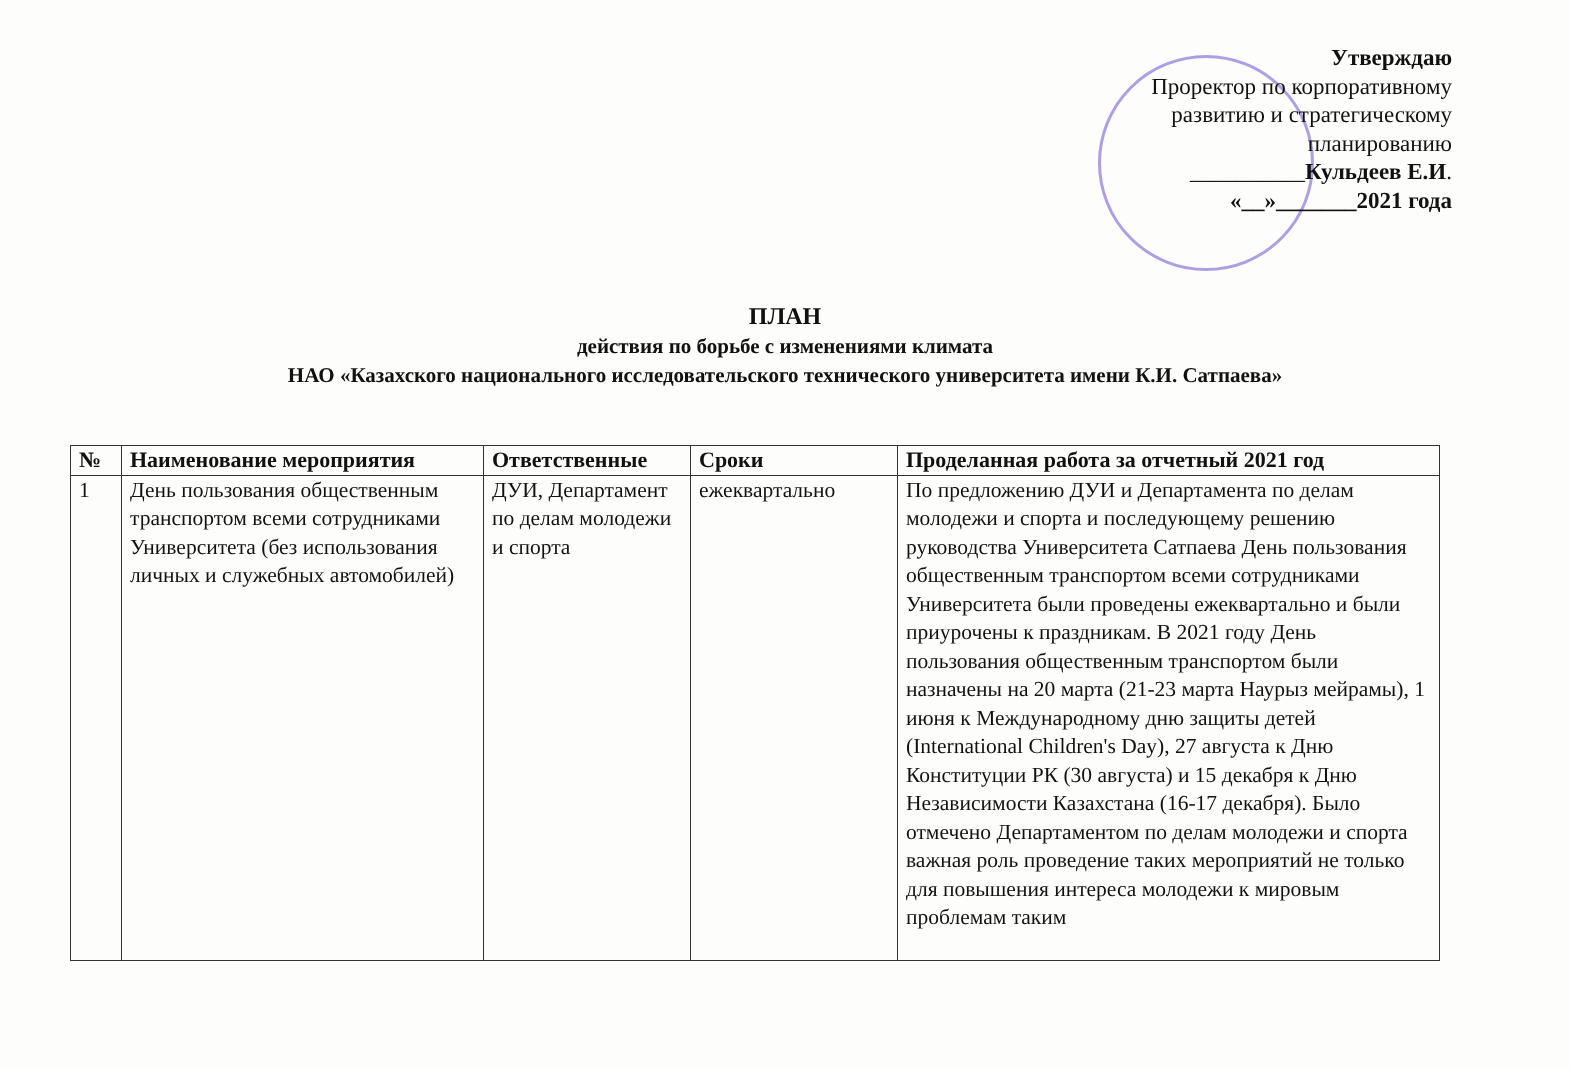Утверждаю
Проректор по корпоративному
развитию и стратегическому
планированию
__________Кульдеев Е.И.
«__»_______2021 года
ПЛАН
действия по борьбе с изменениями климата
НАО «Казахского национального исследовательского технического университета имени К.И. Сатпаева»
| № | Наименование мероприятия | Ответственные | Сроки | Проделанная работа за отчетный 2021 год |
| --- | --- | --- | --- | --- |
| 1 | День пользования общественным транспортом всеми сотрудниками Университета (без использования личных и служебных автомобилей) | ДУИ, Департамент по делам молодежи и спорта | ежеквартально | По предложению ДУИ и Департамента по делам молодежи и спорта и последующему решению руководства Университета Сатпаева День пользования общественным транспортом всеми сотрудниками Университета были проведены ежеквартально и были приурочены к праздникам. В 2021 году День пользования общественным транспортом были назначены на 20 марта (21-23 марта Наурыз мейрамы), 1 июня к Международному дню защиты детей (International Children's Day), 27 августа к Дню Конституции РК (30 августа) и 15 декабря к Дню Независимости Казахстана (16-17 декабря). Было отмечено Департаментом по делам молодежи и спорта важная роль проведение таких мероприятий не только для повышения интереса молодежи к мировым проблемам таким |